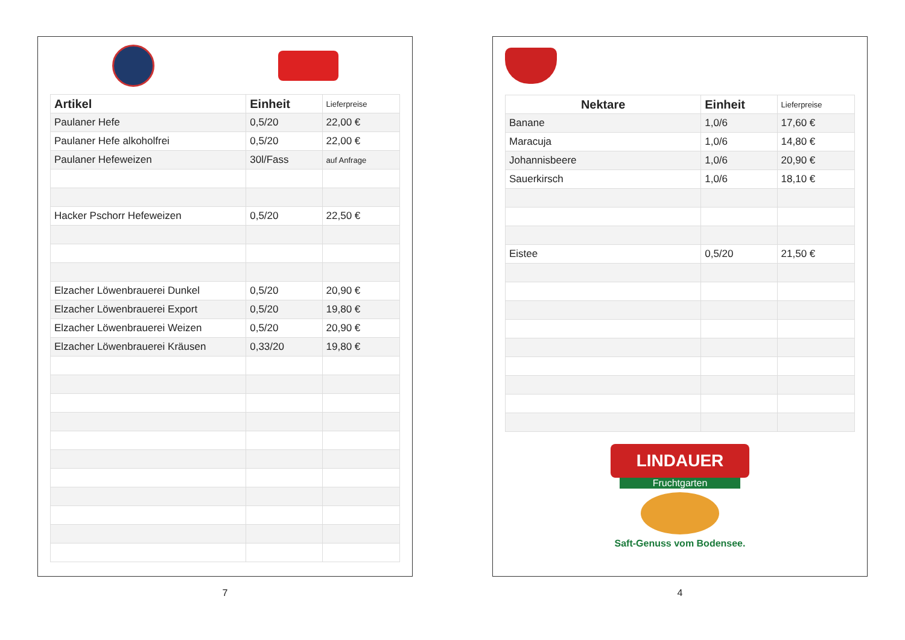| Artikel | Einheit | Lieferpreise |
| --- | --- | --- |
| Paulaner Hefe | 0,5/20 | 22,00 € |
| Paulaner Hefe alkoholfrei | 0,5/20 | 22,00 € |
| Paulaner Hefeweizen | 30l/Fass | auf Anfrage |
| Hacker Pschorr Hefeweizen | 0,5/20 | 22,50 € |
| Elzacher Löwenbrauerei Dunkel | 0,5/20 | 20,90 € |
| Elzacher Löwenbrauerei Export | 0,5/20 | 19,80 € |
| Elzacher Löwenbrauerei Weizen | 0,5/20 | 20,90 € |
| Elzacher Löwenbrauerei Kräusen | 0,33/20 | 19,80 € |
7
| Nektare | Einheit | Lieferpreise |
| --- | --- | --- |
| Banane | 1,0/6 | 17,60 € |
| Maracuja | 1,0/6 | 14,80 € |
| Johannisbeere | 1,0/6 | 20,90 € |
| Sauerkirsch | 1,0/6 | 18,10 € |
| Eistee | 0,5/20 | 21,50 € |
LINDAUER
Fruchtgarten
Saft-Genuss vom Bodensee.
4